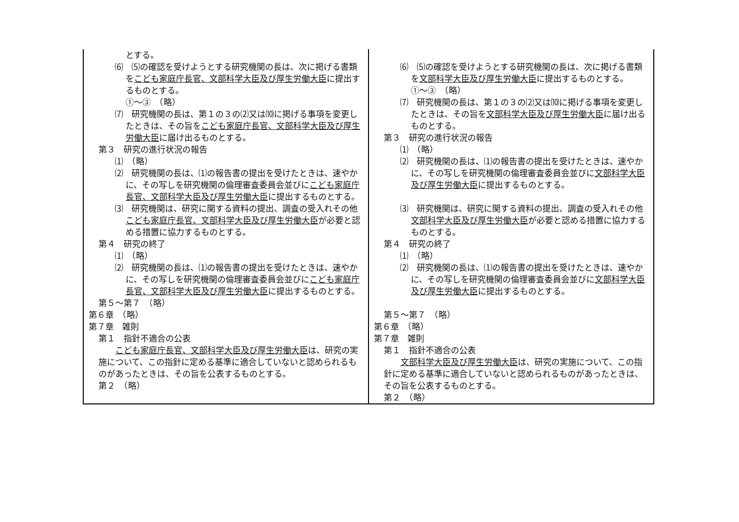| とする。 ⑹ ⑸の確認を受けようとする研究機関の長は、次に掲げる書類を こども家庭庁長官、文部科学大臣及び厚生労働大臣 に提出するものとする。 ①～③ （略） ⑺ 研究機関の長は、第１の３の⑵又は⑽に掲げる事項を変更したときは、その旨を こども家庭庁長官、文部科学大臣及び厚生労働大臣 に届け出るものとする。 第３ 研究の進行状況の報告 ⑴ （略） ⑵ 研究機関の長は、⑴の報告書の提出を受けたときは、速やかに、その写しを研究機関の倫理審査委員会並びに こども家庭庁長官、文部科学大臣及び厚生労働大臣 に提出するものとする。 ⑶ 研究機関は、研究に関する資料の提出、調査の受入れその他 こども家庭庁長官、文部科学大臣及び厚生労働大臣 が必要と認める措置に協力するものとする。 第４ 研究の終了 ⑴ （略） ⑵ 研究機関の長は、⑴の報告書の提出を受けたときは、速やかに、その写しを研究機関の倫理審査委員会並びに こども家庭庁長官、文部科学大臣及び厚生労働大臣 に提出するものとする。 第５～第７ （略） 第６章 （略） 第７章 雑則 第１ 指針不適合の公表 こども家庭庁長官、文部科学大臣及び厚生労働大臣 は、研究の実施について、この指針に定める基準に適合していないと認められるものがあったときは、その旨を公表するものとする。 第２ （略） | ⑹ ⑸の確認を受けようとする研究機関の長は、次に掲げる書類を 文部科学大臣及び厚生労働大臣 に提出するものとする。 ①～③ （略） ⑺ 研究機関の長は、第１の３の⑵又は⑽に掲げる事項を変更したときは、その旨を 文部科学大臣及び厚生労働大臣 に届け出るものとする。 第３ 研究の進行状況の報告 ⑴ （略） ⑵ 研究機関の長は、⑴の報告書の提出を受けたときは、速やかに、その写しを研究機関の倫理審査委員会並びに 文部科学大臣及び厚生労働大臣 に提出するものとする。 ⑶ 研究機関は、研究に関する資料の提出、調査の受入れその他 文部科学大臣及び厚生労働大臣 が必要と認める措置に協力するものとする。 第４ 研究の終了 ⑴ （略） ⑵ 研究機関の長は、⑴の報告書の提出を受けたときは、速やかに、その写しを研究機関の倫理審査委員会並びに 文部科学大臣及び厚生労働大臣 に提出するものとする。 第５～第７ （略） 第６章 （略） 第７章 雑則 第１ 指針不適合の公表 文部科学大臣及び厚生労働大臣 は、研究の実施について、この指針に定める基準に適合していないと認められるものがあったときは、その旨を公表するものとする。 第２ （略） |